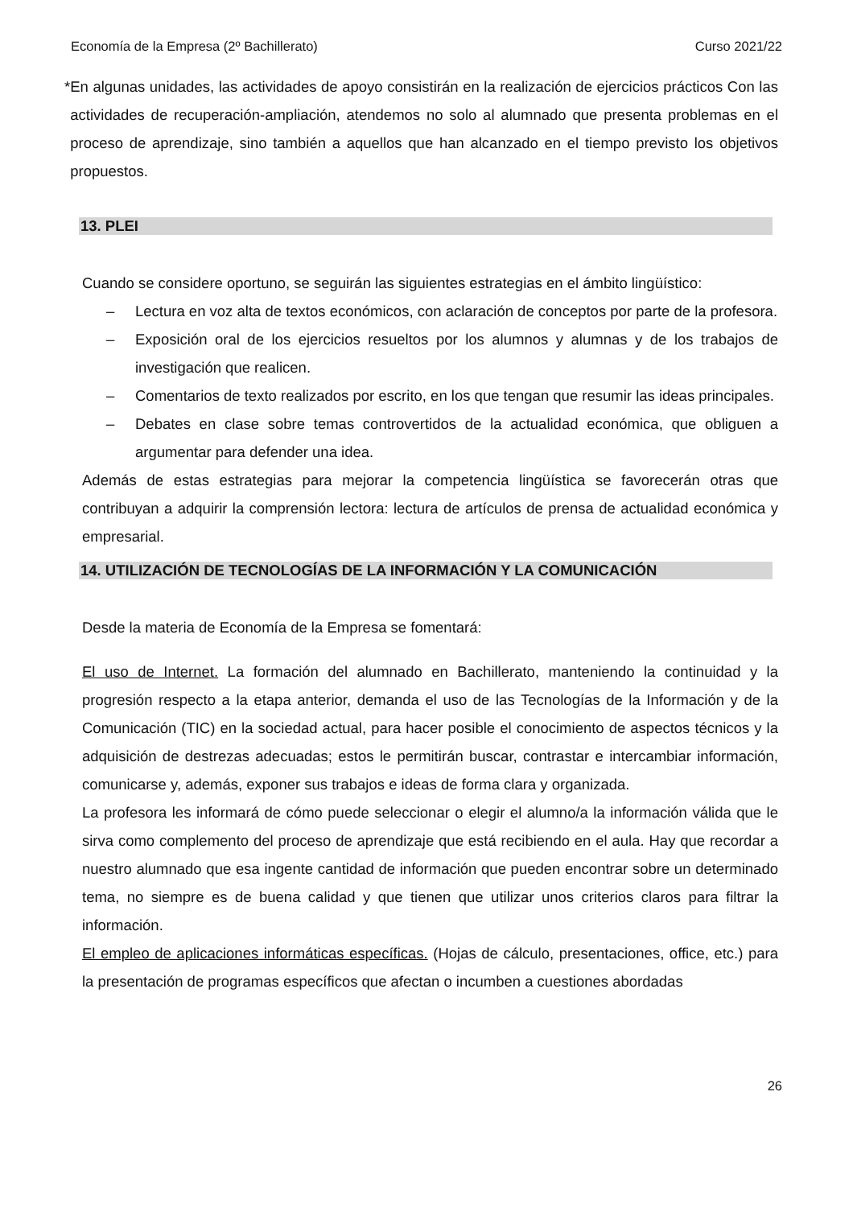Economía de la Empresa (2º Bachillerato) Curso 2021/22
* En algunas unidades, las actividades de apoyo consistirán en la realización de ejercicios prácticos Con las actividades de recuperación-ampliación, atendemos no solo al alumnado que presenta problemas en el proceso de aprendizaje, sino también a aquellos que han alcanzado en el tiempo previsto los objetivos propuestos.
13. PLEI
Cuando se considere oportuno, se seguirán las siguientes estrategias en el ámbito lingüístico:
– Lectura en voz alta de textos económicos, con aclaración de conceptos por parte de la profesora.
– Exposición oral de los ejercicios resueltos por los alumnos y alumnas y de los trabajos de investigación que realicen.
– Comentarios de texto realizados por escrito, en los que tengan que resumir las ideas principales.
– Debates en clase sobre temas controvertidos de la actualidad económica, que obliguen a argumentar para defender una idea.
Además de estas estrategias para mejorar la competencia lingüística se favorecerán otras que contribuyan a adquirir la comprensión lectora: lectura de artículos de prensa de actualidad económica y empresarial.
14. UTILIZACIÓN DE TECNOLOGÍAS DE LA INFORMACIÓN Y LA COMUNICACIÓN
Desde la materia de Economía de la Empresa se fomentará:
El uso de Internet. La formación del alumnado en Bachillerato, manteniendo la continuidad y la progresión respecto a la etapa anterior, demanda el uso de las Tecnologías de la Información y de la Comunicación (TIC) en la sociedad actual, para hacer posible el conocimiento de aspectos técnicos y la adquisición de destrezas adecuadas; estos le permitirán buscar, contrastar e intercambiar información, comunicarse y, además, exponer sus trabajos e ideas de forma clara y organizada.
La profesora les informará de cómo puede seleccionar o elegir el alumno/a la información válida que le sirva como complemento del proceso de aprendizaje que está recibiendo en el aula. Hay que recordar a nuestro alumnado que esa ingente cantidad de información que pueden encontrar sobre un determinado tema, no siempre es de buena calidad y que tienen que utilizar unos criterios claros para filtrar la información.
El empleo de aplicaciones informáticas específicas. (Hojas de cálculo, presentaciones, office, etc.) para la presentación de programas específicos que afectan o incumben a cuestiones abordadas
26